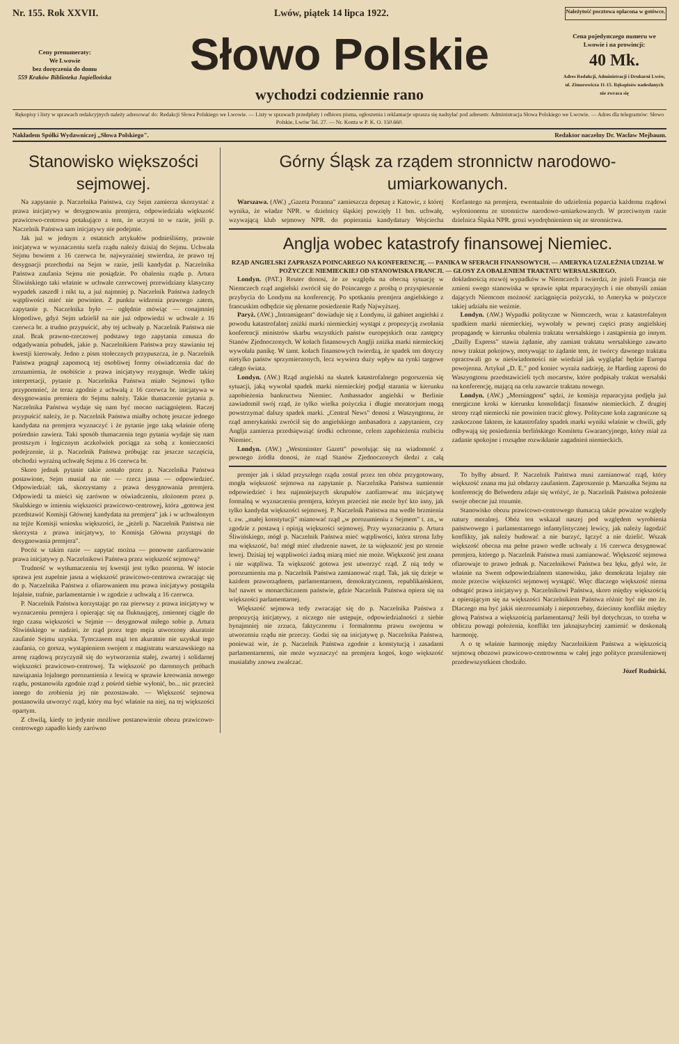Nr. 155. Rok XXVII. Lwów, piątek 14 lipca 1922. Należytość pocztowa opłacona w gotówce.
Ceny prenumeraty:
We Lwowie
bez doręczenia do domu
559 Kraków Biblioteka Jagiellońska
Słowo Polskie
wychodzi codziennie rano
Cena pojedynczego numeru we Lwowie i na prowincji:
40 Mk.
Adres Redakcji, Administracji i Drukarni Lwów, ul. Zimorowicza 11-15. Rękopisów nadesłanych nie zwraca się
Rękopisy i listy w sprawach redakcyjnych należy adresować do: Redakcji Słowa Polskiego we Lwowie. — Listy w sprawach przedpłaty i odbioru pisma, ogłoszenia i reklamacje uprasza się nadsyłać pod adresem: Administracja Słowa Polskiego we Lwowie. — Adres dla telegramów: Słowo Polskie, Lwów Tel. 27. — Nr. Konta w P. K. O. 150.660.
Nakładem Spółki Wydawniczej „Słowa Polskiego". Redaktor naczelny Dr. Wacław Mejbaum.
Stanowisko większości sejmowej.
Na zapytanie p. Naczelnika Państwa, czy Sejm zamierza skorzystać z prawa inicjatywy w desygnowaniu premjera, odpowiedziała większość prawicowo-centrowa potakująco z tem, że uczyni to w razie, jeśli p. Naczelnik Państwa sam inicjatywy nie podejmie.
Jak już w jednym z ostatnich artykułów podnieśliśmy, prawnie inicjatywa w wyznaczeniu szefa rządu należy dzisiaj do Sejmu. Uchwała Sejmu bowiem z 16 czerwca br. najwyraźniej stwierdza, że prawo tej desygnacji przechodzi na Sejm w razie, jeśli kandydat p. Naczelnika Państwa zaufania Sejmu nie posiądzie. Po obaleniu rządu p. Artura Śliwińskiego taki właśnie w uchwale czerwcowej przewidziany klasyczny wypadek zaszedł i nikt tu, a już najmniej p. Naczelnik Państwa żadnych wątpliwości mieć nie powinien. Z punktu widzenia prawnego zatem, zapytanie p. Naczelnika było — oględnie mówiąc — conajmniej kłopotliwe, gdyż Sejm udzielił na nie już odpowiedzi w uchwale z 16 czerwca br. a trudno przypuścić, aby tej uchwały p. Naczelnik Państwa nie znał. Brak prawno-rzeczowej podstawy tego zapytania zmusza do odgadywania pobudek, jakie p. Naczelnikiem Państwa przy stawianiu tej kwestji kierowały. Jedno z pism stołecznych przypuszcza, że p. Naczelnik Państwa pragnął zapomocą tej osobliwej formy oświadczenia dać do zrozumienia, że osobiście z prawa inicjatywy rezygnuje. Wedle takiej interpretacji, pytanie p. Naczelnika Państwa miało Sejmowi tylko przypomnieć, że teraz zgodnie z uchwałą z 16 czerwca br. inicjatywa w desygnowaniu premiera do Sejmu należy. Takie tłumaczenie pytania p. Naczelnika Państwa wydaje się nam być mocno naciągniętem. Raczej przypuścić należy, że p. Naczelnik Państwa miałby ochotę jeszcze jednego kandydata na premjera wyznaczyć i że pytanie jego taką właśnie ofertę pośrednio zawiera. Taki sposób tłumaczenia tego pytania wydaje się nam prostszym i logicznym aczkolwiek pociąga za sobą z konieczności podejrzenie, iż p. Naczelnik Państwa próbując raz jeszcze szczęścia, obchodzi wyraźną uchwałę Sejmu z 16 czerwca br.
Skoro jednak pytanie takie zostało przez p. Naczelnika Państwa postawione, Sejm musiał na nie — rzecz jasna — odpowiedzieć. Odpowiedział: tak, skorzystamy z prawa desygnowania premjera. Odpowiedź ta mieści się zarówno w oświadczeniu, złożonem przez p. Skulskiego w imieniu większości prawicowo-centrowej, która „gotowa jest przedstawić Komisji Głównej kandydata na premjera" jak i w uchwalonym na tejże Komisji wniosku większości, że „jeżeli p. Naczelnik Państwa nie skorzysta z prawa inicjatywy, to Komisja Główna przystąpi do desygnowania premjera".
Pocóż w takim razie — zapytać można — ponowne zaofiarowanie prawa inicjatywy p. Naczelnikowi Państwa przez większość sejmową?
Trudność w wytłumaczeniu tej kwestji jest tylko pozorna. W istocie sprawa jest zupełnie jasna a większość prawicowo-centrowa zwracając się do p. Naczelnika Państwa z ofiarowaniem mu prawa inicjatywy postąpiła lojalnie, trafnie, parlamentarnie i w zgodzie z uchwałą z 16 czerwca.
P. Naczelnik Państwa korzystając po raz pierwszy z prawa inicjatywy w wyznaczeniu premjera i opierając się na fluktuującej, zmiennej ciągle do tego czasu większości w Sejmie — desygnował miłego sobie p. Artura Śliwińskiego w nadziei, że rząd przez tego męża utworzony akuratnie zaufanie Sejmu uzyska. Tymczasem mąż ten akuratnie nie uzyskał tego zaufania, co gorsza, wystąpieniem swojem z magistratu warszawskiego na arenę rządową przyczynił się do wytworzenia stałej, zwartej i solidarnej większości prawicowo-centrowej. Ta większość po daremnych próbach nawiązania lojalnego porozumienia z lewicą w sprawie kreowania nowego rządu, postanowiła zgodnie rząd z pośród siebie wyłonić, bo... nic przecież innego do zrobienia jej nie pozostawało. — Większość sejmowa postanowiła utworzyć rząd, który ma być właśnie na niej, na tej większości opartym.
Z chwilą, kiedy to jedynie możliwe postanowienie obozu prawicowo-centrowego zapadło kiedy zarówno
Górny Śląsk za rządem stronnictw narodowo-umiarkowanych.
Warszawa. (AW.) „Gazeta Poranna" zamieszcza depeszę z Katowic, z której wynika, że władze NPR. w dzielnicy śląskiej powzięły 11 bm. uchwałę, wzywającą klub sejmowy NPR. do popierania kandydatury Wojciecha Korfantego na premjera, ewentualnie do udzielenia poparcia każdemu rządowi wyłonionemu ze stronnictw narodowo-umiarkowanych. W przeciwnym razie dzielnica Śląska NPR. grozi wyodrębnieniem się ze stronnictwa.
Anglja wobec katastrofy finansowej Niemiec.
RZĄD ANGIELSKI ZAPRASZA POINCAREGO NA KONFERENCJĘ. — PANIKA W SFERACH FINANSOWYCH. — AMERYKA UZALEŻNIA UDZIAŁ W POŻYCZCE NIEMIECKIEJ OD STANOWISKA FRANCJI. — GŁOSY ZA OBALENIEM TRAKTATU WERSALSKIEGO.
Londyn. (PAT.) Reuter donosi, że ze względu na obecną sytuację w Niemczech rząd angielski zwrócił się do Poincarego z prośbą o przyspieszenie przybycia do Londynu na konferencję. Po spotkaniu premjera angielskiego z francuskim odbędzie się plenarne posiedzenie Rady Najwyższej.
Paryż. (AW.) „Intransigeant" dowiaduje się z Londynu, iż gabinet angielski z powodu katastrofalnej zniżki marki niemieckiej wystąpi z propozycją zwołania konferencji ministrów skarbu wszystkich państw europejskich oraz zastępcy Stanów Zjednoczonych. W kołach finansowych Anglji zniżka marki niemieckiej wywołała panikę. W tamt. kołach finansowych twierdzą, że spadek ten dotyczy nietylko państw sprzymierzonych, lecz wywiera duży wpływ na rynki targowe całego świata.
Londyn. (AW.) Rząd angielski na skutek katastrofalnego pogorszenia się sytuacji, jaką wywołał spadek marki niemieckiej podjął starania w kierunku zapobieżenia bankructwu Niemiec. Ambassador angielski w Berlinie zawiadomił swój rząd, że tylko wielka pożyczka i długie moratorjum mogą powstrzymać dalszy spadek marki. „Central News" donosi z Waszyngtonu, że rząd amerykański zwrócił się do angielskiego ambasadora z zapytaniem, czy Anglja zamierza przedsięwziąć środki ochronne, celem zapobieżenia rozbiciu Niemiec.
Londyn. (AW.) „Westminster Gazett" powołując się na wiadomość z pewnego źródła donosi, że rząd Stanów Zjednoczonych śledzi z całą dokładnością rozwój wypadków w Niemczech i twierdzi, że jeżeli Francja nie zmieni swego stanowiska w sprawie spłat reparacyjnych i nie obmyśli zmian dających Niemcom możność zaciągnięcia pożyczki, to Ameryka w pożyczce takiej udziału nie weźmie.
Londyn. (AW.) Wypadki polityczne w Niemczech, wraz z katastrofalnym spadkiem marki niemieckiej, wywołały w pewnej części prasy angielskiej propagandę w kierunku obalenia traktatu wersalskiego i zastąpienia go innym. „Dailly Express" stawia żądanie, aby zamiast traktatu wersalskiego zawarto nowy traktat pokojowy, motywując to żądanie tem, że twórcy dawnego traktatu opracowali go w nieświadomości nie wiedział jak wyglądać będzie Europa powojenna. Artykuł „D. E." pod koniec wyraża nadzieję, że Harding zaprosi do Waszyngtonu przedstawicieli tych mocarstw, które podpisały traktat wersalski na konferencję, mającą na celu zawarcie traktatu nowego.
Londyn. (AW.) „Morningpost" sądzi, że komisja reparacyjna podjęła już energiczne kroki w kierunku konsolidacji finansów niemieckich. Z drugiej strony rząd niemiecki nie powinien tracić głowy. Polityczne koła zagraniczne są zaskoczone faktem, że katastrofalny spadek marki wyniki właśnie w chwili, gdy odbywają się posiedzenia berlińskiego Komitetu Gwarancyjnego, który miał za zadanie spokojne i rozsądne rozwikłanie zagadnień niemieckich.
premjer jak i skład przyszłego rządu został przez ten obóz przygotowany, mogła większość sejmowa na zapytanie p. Naczelnika Państwa sumiennie odpowiedzieć i bez najmniejszych skrupułów zaofiarować mu inicjatywę formalną w wyznaczeniu premjera, którym przecież nie może być kto inny, jak tylko kandydat większości sejmowej. P. Naczelnik Państwa ma wedle brzmienia t. zw. „małej konstytucji" mianować rząd „w porozumieniu z Sejmem" t. zn., w zgodzie z postawą i opinją większości sejmowej. Przy wyznaczaniu p. Artura Śliwińskiego, mógł p. Naczelnik Państwa mieć wątpliwości, która strona Izby ma większość, ba! mógł mieć złudzenie nawet, że ta większość jest po stronie lewej. Dzisiaj tej wątpliwości żadną miarą mieć nie może. Większość jest znana i nie wątpliwa. Ta większość gotowa jest utworzyć rząd. Z nią tedy w porozumieniu ma p. Naczelnik Państwa zamianować rząd. Tak, jak się dzieje w każdem praworządnem, parlamentarnem, demokratycznem, republikańskiem, ba! nawet w monarchicznem państwie, gdzie Naczelnik Państwa opiera się na większości parlamentarnej.
Większość sejmowa tedy zwracając się do p. Naczelnika Państwa z propozycją inicjatywy, z niczego nie ustępuje, odpowiedzialności z siebie bynajmniej nie zrzuca, faktycznemu i formalnemu prawu swojemu w utworzeniu rządu nie przeczy. Godzi się na inicjatywę p. Naczelnika Państwa, ponieważ wie, że p. Naczelnik Państwa zgodnie z konstytucją i zasadami parlamentarnemi, nie może wyznaczyć na premjera kogoś, kogo większość musiałaby znowu zwalczać.
To byłby absurd. P. Naczelnik Państwa musi zamianować rząd, który większość znana mu już obdarzy zaufaniem. Zaproszenie p. Marszałka Sejmu na konferencję do Belwederu zdaje się wróżyć, że p. Naczelnik Państwa położenie swoje obecne już rozumie.
Stanowisko obozu prawicowo-centrowego tłumaczą także poważne względy natury moralnej. Obóz ten wskazał naszej pod względem wyrobienia państwowego i parlamentarnego infantylistycznej lewicy, jak należy łagodzić konflikty, jak należy budować a nie burzyć, łączyć a nie dzielić. Wszak większość obecna ma pełne prawo wedle uchwały z 16 czerwca desygnować premjera, którego p. Naczelnik Państwa musi zamianować. Większość sejmowa ofiarowuje to prawo jednak p. Naczelnikowi Państwa bez lęku, gdyż wie, że właśnie na Swem odpowiedzialnem stanowisku, jako demokrata lojalny nie może przeciw większości sejmowej wystąpić. Więc dlaczego większość niema odstąpić prawa inicjatywy p. Naczelnikowi Państwa, skoro między większością a opierającym się na większości Naczelnikiem Państwa różnic być nie mo że. Dlaczego ma być jakiś niezrozumiały i niepotrzebny, dziecinny konflikt między głową Państwa a większością parlamentarną? Jeśli był dotychczas, to trzeba w obliczu powagi położenia, konflikt ten jaknajszybciej zamienić w doskonałą harmonję.
A o tę właśnie harmonję między Naczelnikiem Państwa a większością sejmową obozowi prawicowo-centrowemu w całej jego polityce przesileniowej przedewszystkiem chodziło.
Józef Rudnicki.